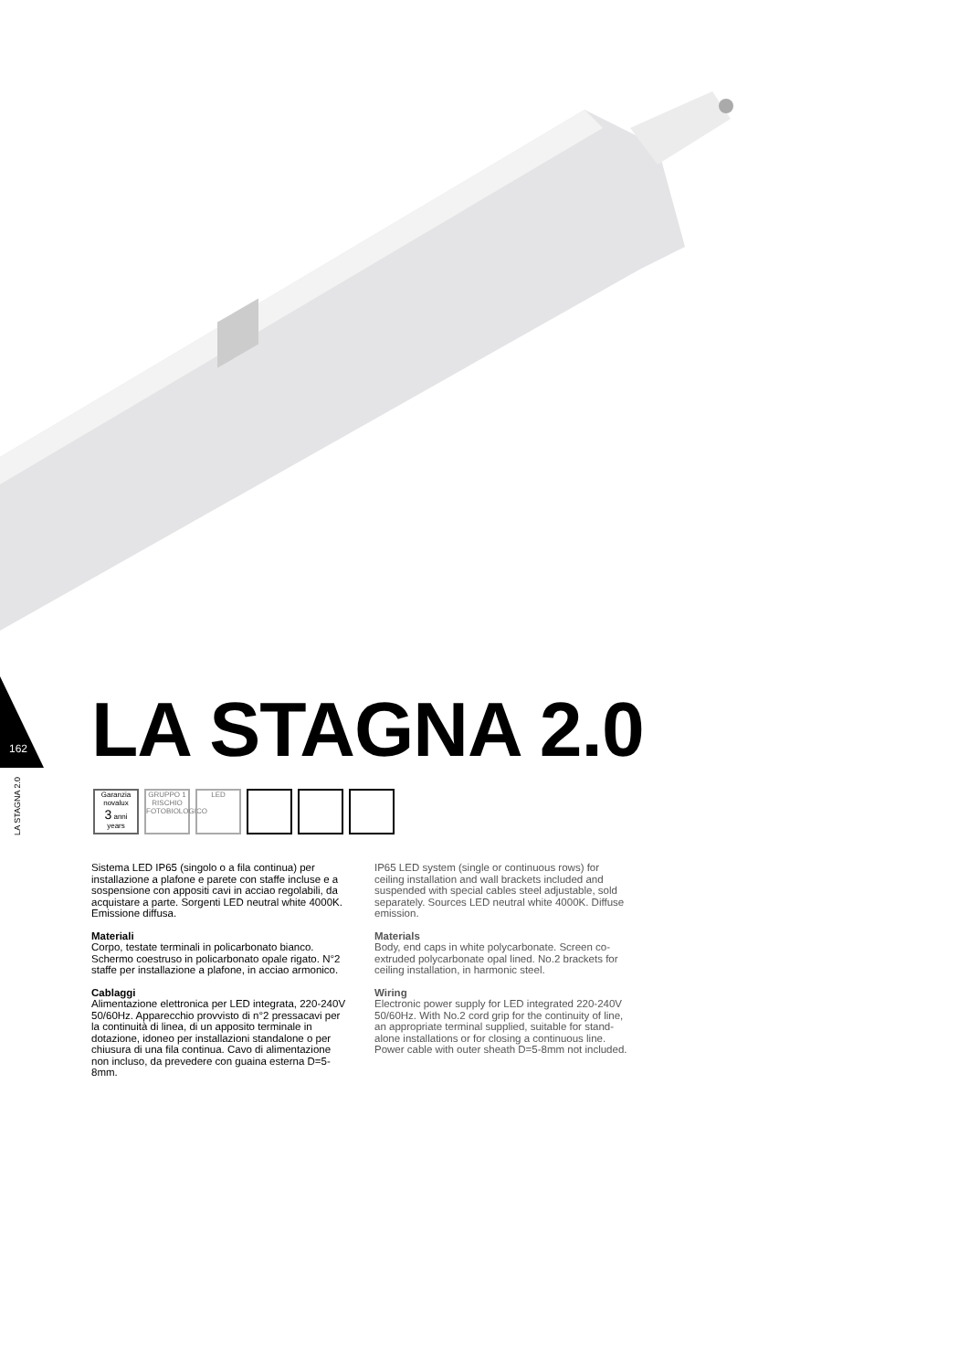162
LA STAGNA 2.0
LA STAGNA 2.0
Garanzia novalux
3 anni years
GRUPPO 1
RISCHIO FOTOBIOLOGICO
LED
Sistema LED IP65 (singolo o a fila continua) per installazione a plafone e parete con staffe incluse e a sospensione con appositi cavi in acciao regolabili, da acquistare a parte. Sorgenti LED neutral white 4000K. Emissione diffusa.
Materiali
Corpo, testate terminali in policarbonato bianco. Schermo coestruso in policarbonato opale rigato. N°2 staffe per installazione a plafone, in acciao armonico.
Cablaggi
Alimentazione elettronica per LED integrata, 220-240V 50/60Hz. Apparecchio provvisto di n°2 pressacavi per la continuità di linea, di un apposito terminale in dotazione, idoneo per installazioni standalone o per chiusura di una fila continua. Cavo di alimentazione non incluso, da prevedere con guaina esterna D=5-8mm.
IP65 LED system (single or continuous rows) for ceiling installation and wall brackets included and suspended with special cables steel adjustable, sold separately. Sources LED neutral white 4000K. Diffuse emission.
Materials
Body, end caps in white polycarbonate. Screen co-extruded polycarbonate opal lined. No.2 brackets for ceiling installation, in harmonic steel.
Wiring
Electronic power supply for LED integrated 220-240V 50/60Hz. With No.2 cord grip for the continuity of line, an appropriate terminal supplied, suitable for stand-alone installations or for closing a continuous line. Power cable with outer sheath D=5-8mm not included.